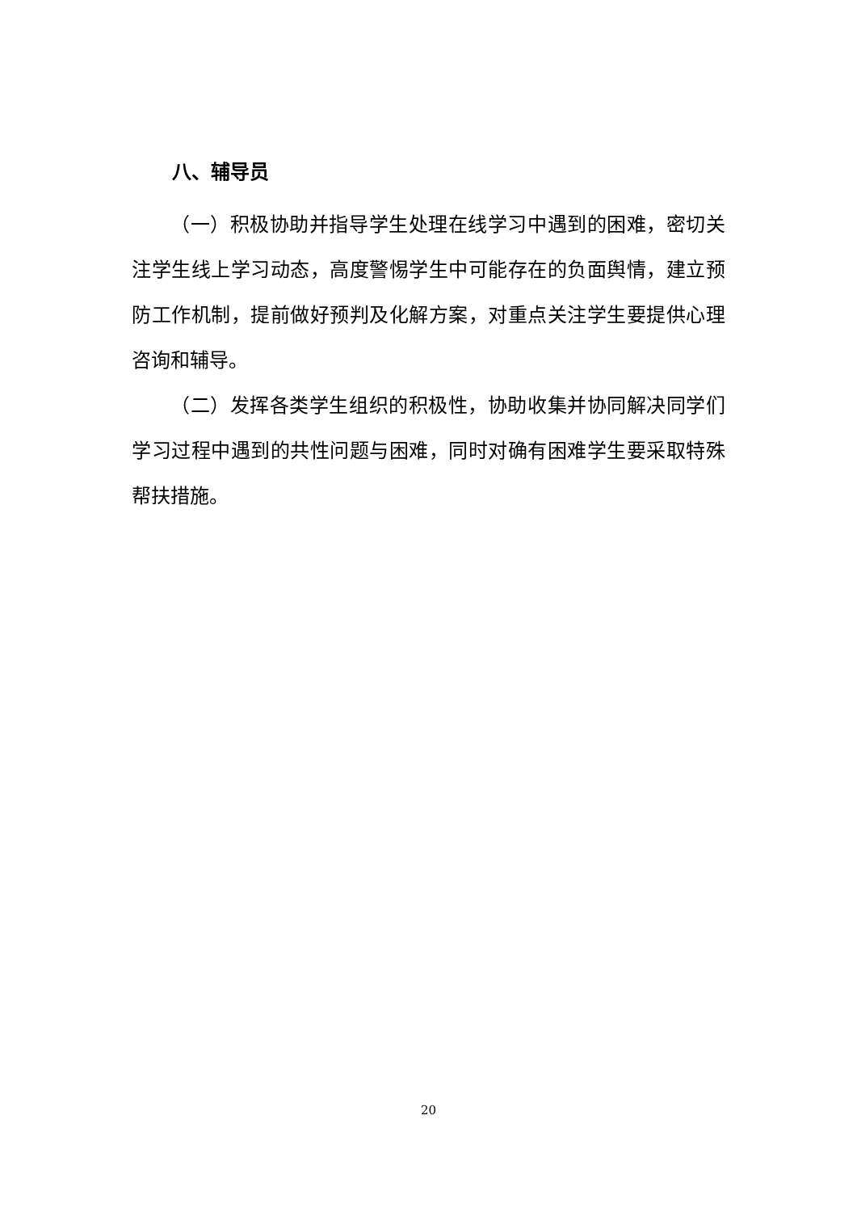八、辅导员
（一）积极协助并指导学生处理在线学习中遇到的困难，密切关注学生线上学习动态，高度警惕学生中可能存在的负面舆情，建立预防工作机制，提前做好预判及化解方案，对重点关注学生要提供心理咨询和辅导。
（二）发挥各类学生组织的积极性，协助收集并协同解决同学们学习过程中遇到的共性问题与困难，同时对确有困难学生要采取特殊帮扶措施。
20